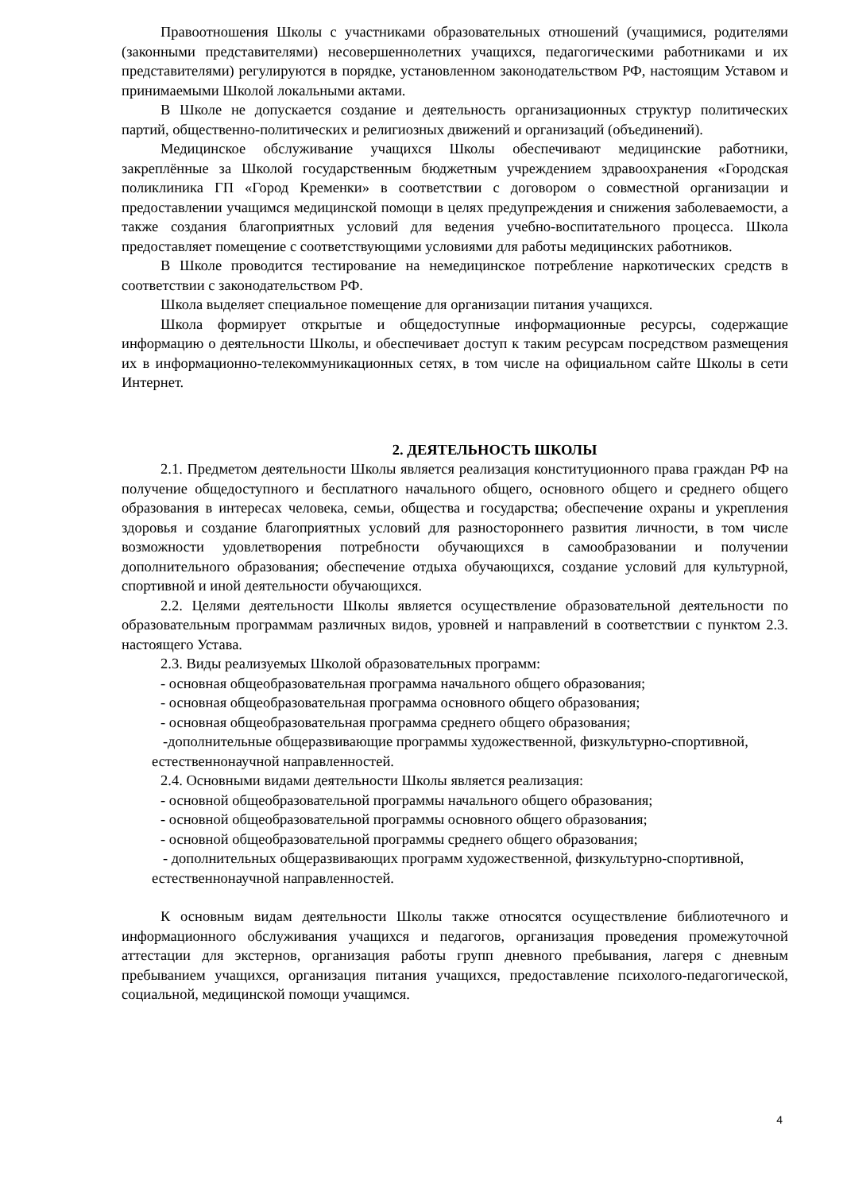Правоотношения Школы с участниками образовательных отношений (учащимися, родителями (законными представителями) несовершеннолетних учащихся, педагогическими работниками и их представителями) регулируются в порядке, установленном законодательством РФ, настоящим Уставом и принимаемыми Школой локальными актами.
В Школе не допускается создание и деятельность организационных структур политических партий, общественно-политических и религиозных движений и организаций (объединений).
Медицинское обслуживание учащихся Школы обеспечивают медицинские работники, закреплённые за Школой государственным бюджетным учреждением здравоохранения «Городская поликлиника ГП «Город Кременки» в соответствии с договором о совместной организации и предоставлении учащимся медицинской помощи в целях предупреждения и снижения заболеваемости, а также создания благоприятных условий для ведения учебно-воспитательного процесса. Школа предоставляет помещение с соответствующими условиями для работы медицинских работников.
В Школе проводится тестирование на немедицинское потребление наркотических средств в соответствии с законодательством РФ.
Школа выделяет специальное помещение для организации питания учащихся.
Школа формирует открытые и общедоступные информационные ресурсы, содержащие информацию о деятельности Школы, и обеспечивает доступ к таким ресурсам посредством размещения их в информационно-телекоммуникационных сетях, в том числе на официальном сайте Школы в сети Интернет.
2. ДЕЯТЕЛЬНОСТЬ ШКОЛЫ
2.1. Предметом деятельности Школы является реализация конституционного права граждан РФ на получение общедоступного и бесплатного начального общего, основного общего и среднего общего образования в интересах человека, семьи, общества и государства; обеспечение охраны и укрепления здоровья и создание благоприятных условий для разностороннего развития личности, в том числе возможности удовлетворения потребности обучающихся в самообразовании и получении дополнительного образования; обеспечение отдыха обучающихся, создание условий для культурной, спортивной и иной деятельности обучающихся.
2.2. Целями деятельности Школы является осуществление образовательной деятельности по образовательным программам различных видов, уровней и направлений в соответствии с пунктом 2.3. настоящего Устава.
2.3. Виды реализуемых Школой образовательных программ:
- основная общеобразовательная программа начального общего образования;
- основная общеобразовательная программа основного общего образования;
- основная общеобразовательная программа среднего общего образования;
-дополнительные общеразвивающие программы художественной, физкультурно-спортивной, естественнонаучной направленностей.
2.4. Основными видами деятельности Школы является реализация:
- основной общеобразовательной программы начального общего образования;
- основной общеобразовательной программы основного общего образования;
- основной общеобразовательной программы среднего общего образования;
- дополнительных общеразвивающих программ художественной, физкультурно-спортивной, естественнонаучной направленностей.
К основным видам деятельности Школы также относятся осуществление библиотечного и информационного обслуживания учащихся и педагогов, организация проведения промежуточной аттестации для экстернов, организация работы групп дневного пребывания, лагеря с дневным пребыванием учащихся, организация питания учащихся, предоставление психолого-педагогической, социальной, медицинской помощи учащимся.
4